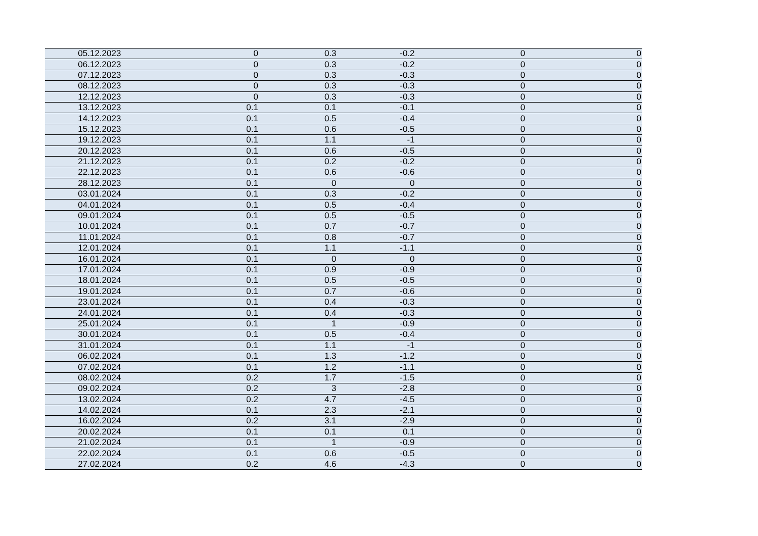| 05.12.2023 | 0 | 0.3 | -0.2 | 0 | 0 |
| 06.12.2023 | 0 | 0.3 | -0.2 | 0 | 0 |
| 07.12.2023 | 0 | 0.3 | -0.3 | 0 | 0 |
| 08.12.2023 | 0 | 0.3 | -0.3 | 0 | 0 |
| 12.12.2023 | 0 | 0.3 | -0.3 | 0 | 0 |
| 13.12.2023 | 0.1 | 0.1 | -0.1 | 0 | 0 |
| 14.12.2023 | 0.1 | 0.5 | -0.4 | 0 | 0 |
| 15.12.2023 | 0.1 | 0.6 | -0.5 | 0 | 0 |
| 19.12.2023 | 0.1 | 1.1 | -1 | 0 | 0 |
| 20.12.2023 | 0.1 | 0.6 | -0.5 | 0 | 0 |
| 21.12.2023 | 0.1 | 0.2 | -0.2 | 0 | 0 |
| 22.12.2023 | 0.1 | 0.6 | -0.6 | 0 | 0 |
| 28.12.2023 | 0.1 | 0 | 0 | 0 | 0 |
| 03.01.2024 | 0.1 | 0.3 | -0.2 | 0 | 0 |
| 04.01.2024 | 0.1 | 0.5 | -0.4 | 0 | 0 |
| 09.01.2024 | 0.1 | 0.5 | -0.5 | 0 | 0 |
| 10.01.2024 | 0.1 | 0.7 | -0.7 | 0 | 0 |
| 11.01.2024 | 0.1 | 0.8 | -0.7 | 0 | 0 |
| 12.01.2024 | 0.1 | 1.1 | -1.1 | 0 | 0 |
| 16.01.2024 | 0.1 | 0 | 0 | 0 | 0 |
| 17.01.2024 | 0.1 | 0.9 | -0.9 | 0 | 0 |
| 18.01.2024 | 0.1 | 0.5 | -0.5 | 0 | 0 |
| 19.01.2024 | 0.1 | 0.7 | -0.6 | 0 | 0 |
| 23.01.2024 | 0.1 | 0.4 | -0.3 | 0 | 0 |
| 24.01.2024 | 0.1 | 0.4 | -0.3 | 0 | 0 |
| 25.01.2024 | 0.1 | 1 | -0.9 | 0 | 0 |
| 30.01.2024 | 0.1 | 0.5 | -0.4 | 0 | 0 |
| 31.01.2024 | 0.1 | 1.1 | -1 | 0 | 0 |
| 06.02.2024 | 0.1 | 1.3 | -1.2 | 0 | 0 |
| 07.02.2024 | 0.1 | 1.2 | -1.1 | 0 | 0 |
| 08.02.2024 | 0.2 | 1.7 | -1.5 | 0 | 0 |
| 09.02.2024 | 0.2 | 3 | -2.8 | 0 | 0 |
| 13.02.2024 | 0.2 | 4.7 | -4.5 | 0 | 0 |
| 14.02.2024 | 0.1 | 2.3 | -2.1 | 0 | 0 |
| 16.02.2024 | 0.2 | 3.1 | -2.9 | 0 | 0 |
| 20.02.2024 | 0.1 | 0.1 | 0.1 | 0 | 0 |
| 21.02.2024 | 0.1 | 1 | -0.9 | 0 | 0 |
| 22.02.2024 | 0.1 | 0.6 | -0.5 | 0 | 0 |
| 27.02.2024 | 0.2 | 4.6 | -4.3 | 0 | 0 |